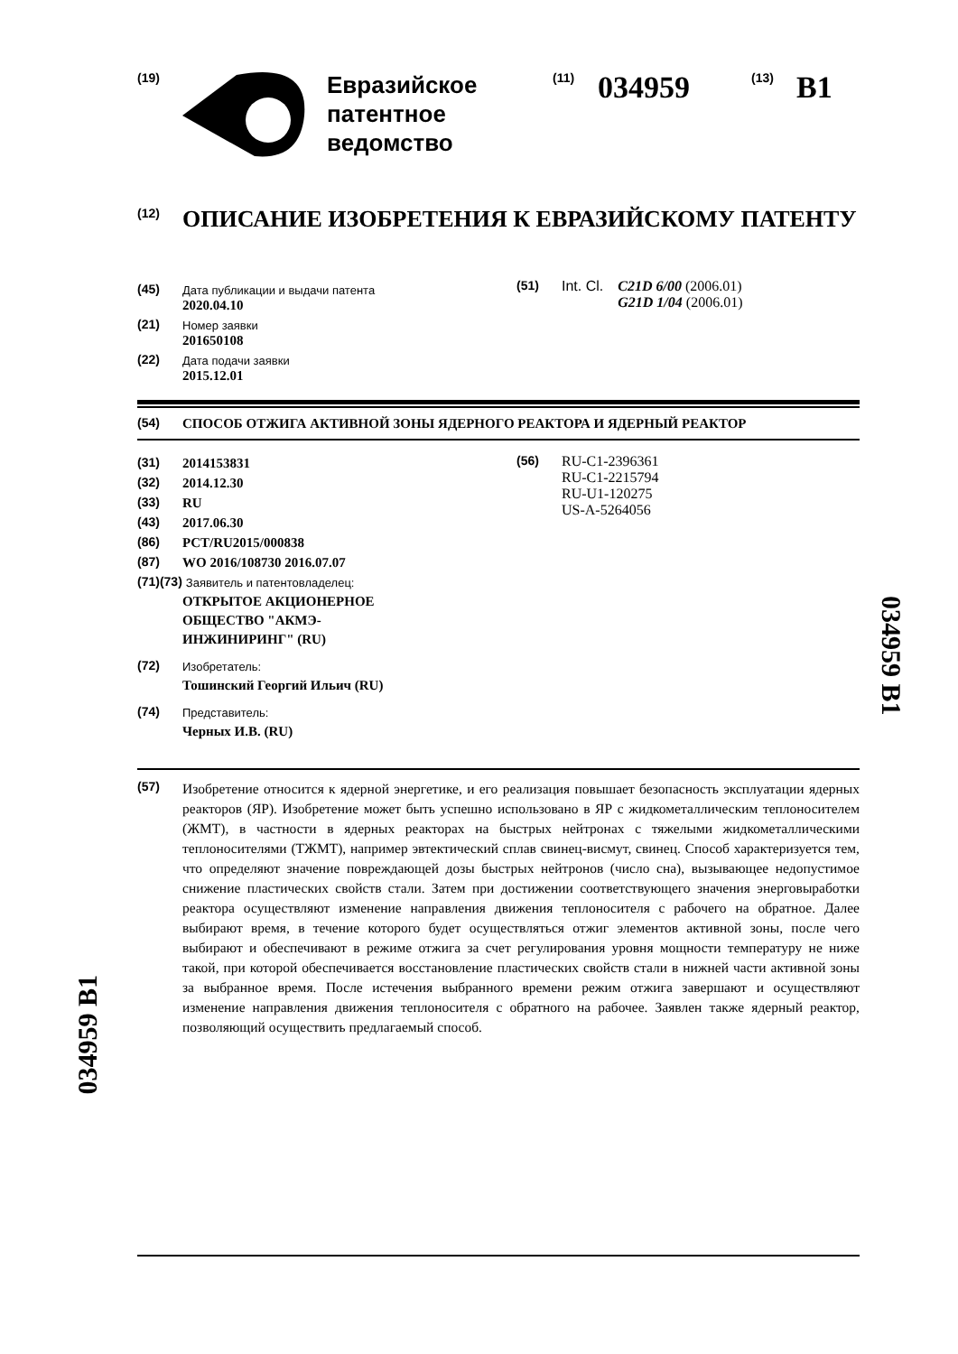(19)
Евразийское
патентное
ведомство
(11) 034959 (13) B1
(12) ОПИСАНИЕ ИЗОБРЕТЕНИЯ К ЕВРАЗИЙСКОМУ ПАТЕНТУ
(45) Дата публикации и выдачи патента
2020.04.10
(21) Номер заявки
201650108
(22) Дата подачи заявки
2015.12.01
(51) Int. Cl. C21D 6/00 (2006.01)
G21D 1/04 (2006.01)
(54) СПОСОБ ОТЖИГА АКТИВНОЙ ЗОНЫ ЯДЕРНОГО РЕАКТОРА И ЯДЕРНЫЙ РЕАКТОР
(31) 2014153831
(32) 2014.12.30
(33) RU
(43) 2017.06.30
(86) PCT/RU2015/000838
(87) WO 2016/108730 2016.07.07
(71)(73) Заявитель и патентовладелец:
ОТКРЫТОЕ АКЦИОНЕРНОЕ
ОБЩЕСТВО "АКМЭ-
ИНЖИНИРИНГ" (RU)
(72) Изобретатель:
Тошинский Георгий Ильич (RU)
(74) Представитель:
Черных И.В. (RU)
(56) RU-C1-2396361
RU-C1-2215794
RU-U1-120275
US-A-5264056
(57)
Изобретение относится к ядерной энергетике, и его реализация повышает безопасность эксплуатации ядерных реакторов (ЯР). Изобретение может быть успешно использовано в ЯР с жидкометаллическим теплоносителем (ЖМТ), в частности в ядерных реакторах на быстрых нейтронах с тяжелыми жидкометаллическими теплоносителями (ТЖМТ), например эвтектический сплав свинец-висмут, свинец. Способ характеризуется тем, что определяют значение повреждающей дозы быстрых нейтронов (число сна), вызывающее недопустимое снижение пластических свойств стали. Затем при достижении соответствующего значения энерговыработки реактора осуществляют изменение направления движения теплоносителя с рабочего на обратное. Далее выбирают время, в течение которого будет осуществляться отжиг элементов активной зоны, после чего выбирают и обеспечивают в режиме отжига за счет регулирования уровня мощности температуру не ниже такой, при которой обеспечивается восстановление пластических свойств стали в нижней части активной зоны за выбранное время. После истечения выбранного времени режим отжига завершают и осуществляют изменение направления движения теплоносителя с обратного на рабочее. Заявлен также ядерный реактор, позволяющий осуществить предлагаемый способ.
034959 B1
034959 B1